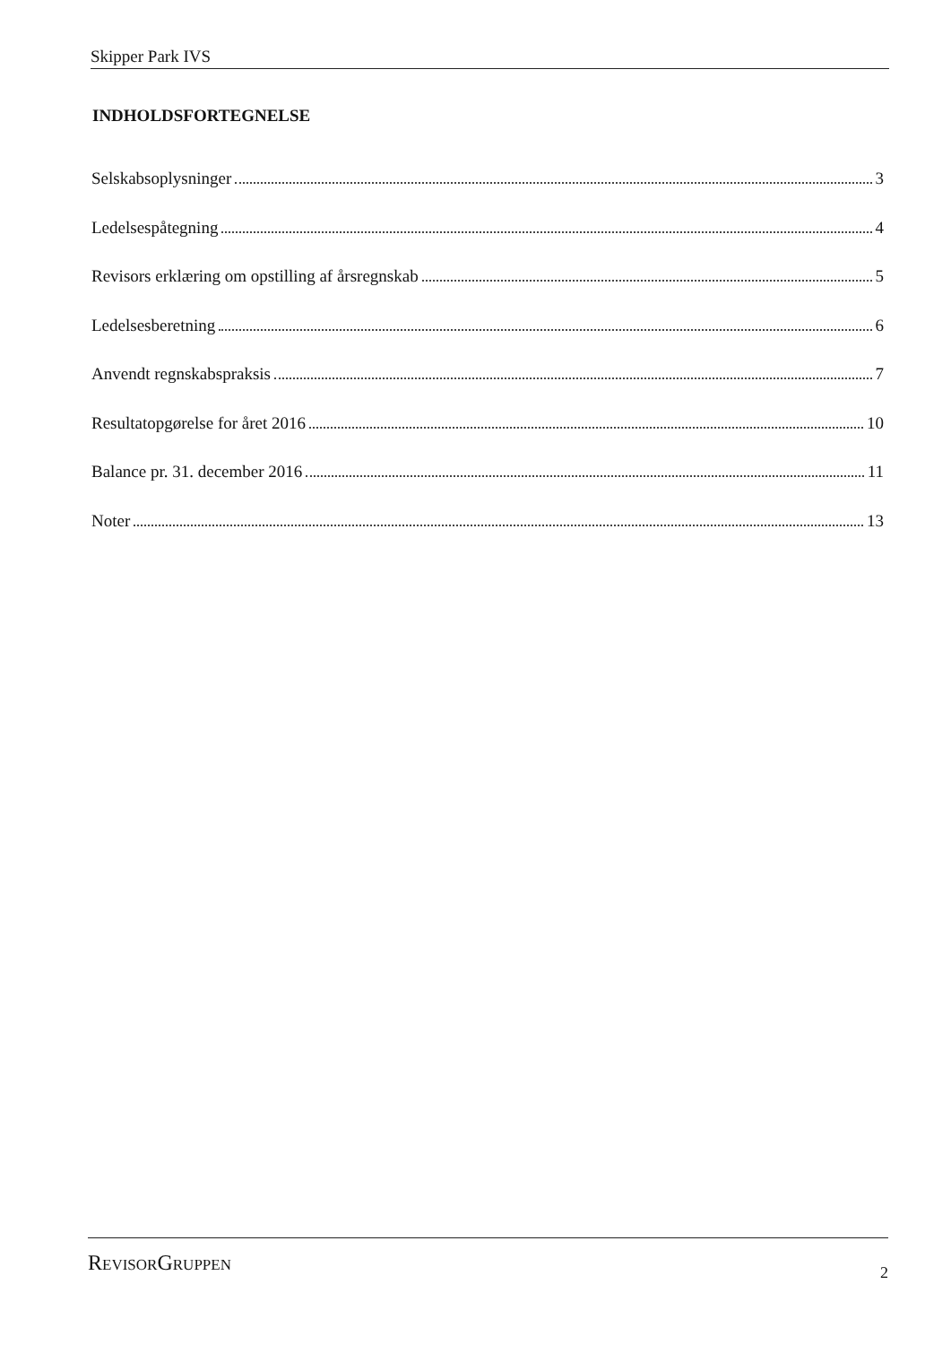Skipper Park IVS
INDHOLDSFORTEGNELSE
Selskabsoplysninger 3
Ledelsespåtegning 4
Revisors erklæring om opstilling af årsregnskab 5
Ledelsesberetning 6
Anvendt regnskabspraksis 7
Resultatopgørelse for året 2016 10
Balance pr. 31. december 2016 11
Noter 13
REVISORGRUPPEN
2